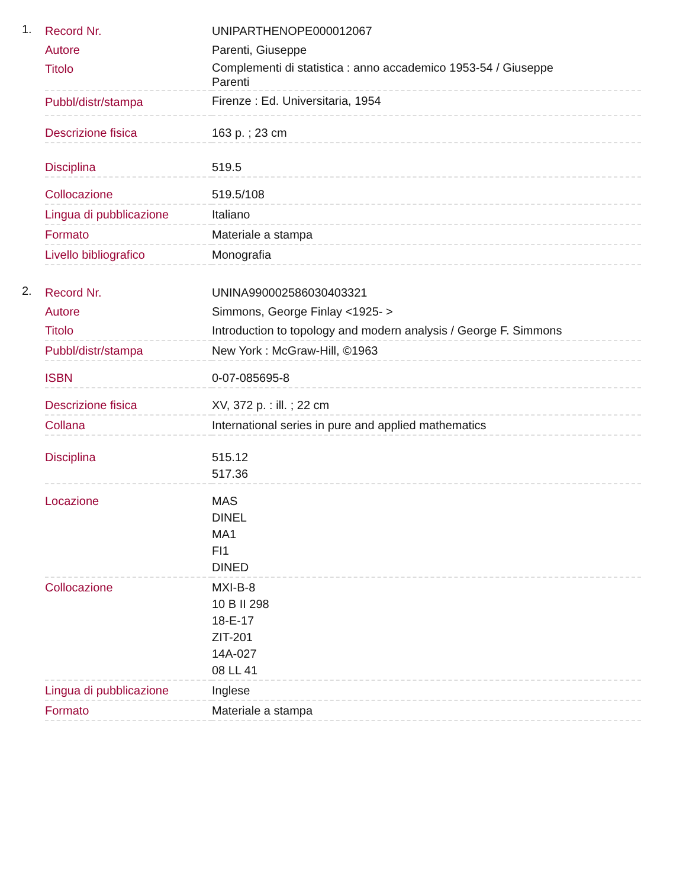1.
| Record Nr. | UNIPARTHENOPE000012067 |
| Autore | Parenti, Giuseppe |
| Titolo | Complementi di statistica : anno accademico 1953-54 / Giuseppe Parenti |
| Pubbl/distr/stampa | Firenze : Ed. Universitaria, 1954 |
| Descrizione fisica | 163 p. ; 23 cm |
| Disciplina | 519.5 |
| Collocazione | 519.5/108 |
| Lingua di pubblicazione | Italiano |
| Formato | Materiale a stampa |
| Livello bibliografico | Monografia |
2.
| Record Nr. | UNINA990002586030403321 |
| Autore | Simmons, George Finlay <1925- > |
| Titolo | Introduction to topology and modern analysis / George F. Simmons |
| Pubbl/distr/stampa | New York : McGraw-Hill, ©1963 |
| ISBN | 0-07-085695-8 |
| Descrizione fisica | XV, 372 p. : ill. ; 22 cm |
| Collana | International series in pure and applied mathematics |
| Disciplina | 515.12 517.36 |
| Locazione | MAS DINEL MA1 FI1 DINED |
| Collocazione | MXI-B-8 10 B II 298 18-E-17 ZIT-201 14A-027 08 LL 41 |
| Lingua di pubblicazione | Inglese |
| Formato | Materiale a stampa |